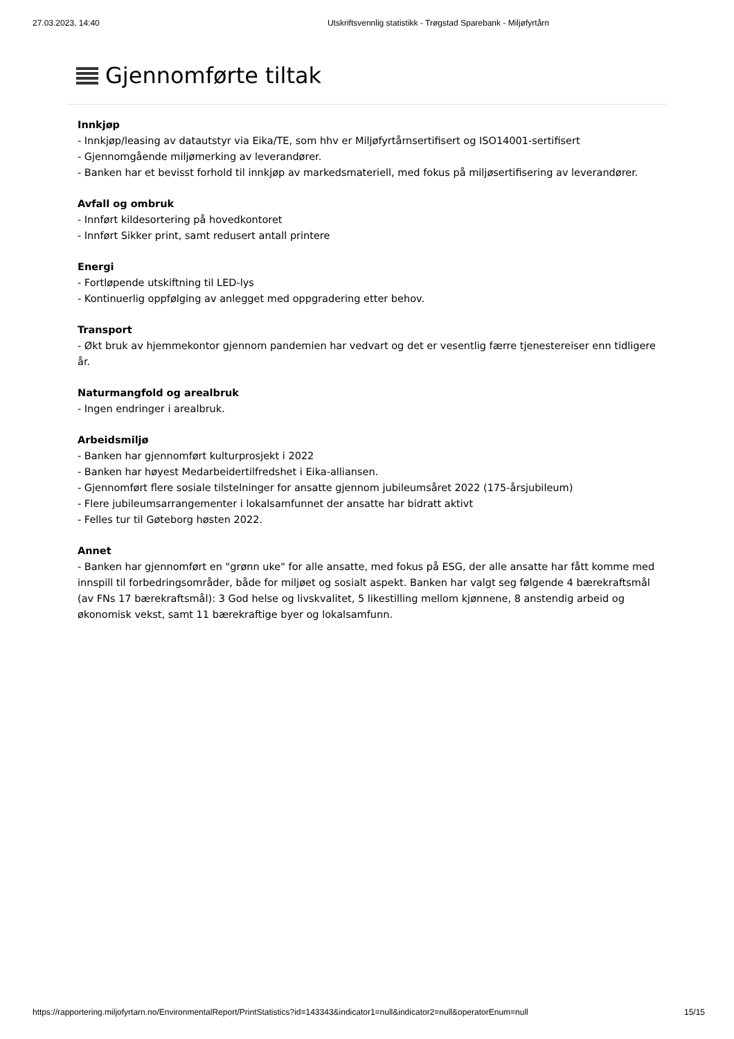27.03.2023, 14:40 Utskriftsvennlig statistikk - Trøgstad Sparebank - Miljøfyrtårn
Gjennomførte tiltak
Innkjøp
- Innkjøp/leasing av datautstyr via Eika/TE, som hhv er Miljøfyrtårnsertifisert og ISO14001-sertifisert
- Gjennomgående miljømerking av leverandører.
- Banken har et bevisst forhold til innkjøp av markedsmateriell, med fokus på miljøsertifisering av leverandører.
Avfall og ombruk
- Innført kildesortering på hovedkontoret
- Innført Sikker print, samt redusert antall printere
Energi
- Fortløpende utskiftning til LED-lys
- Kontinuerlig oppfølging av anlegget med oppgradering etter behov.
Transport
- Økt bruk av hjemmekontor gjennom pandemien har vedvart og det er vesentlig færre tjenestereiser enn tidligere år.
Naturmangfold og arealbruk
- Ingen endringer i arealbruk.
Arbeidsmiljø
- Banken har gjennomført kulturprosjekt i 2022
- Banken har høyest Medarbeidertilfredshet i Eika-alliansen.
- Gjennomført flere sosiale tilstelninger for ansatte gjennom jubileumsåret 2022 (175-årsjubileum)
- Flere jubileumsarrangementer i lokalsamfunnet der ansatte har bidratt aktivt
- Felles tur til Gøteborg høsten 2022.
Annet
- Banken har gjennomført en "grønn uke" for alle ansatte, med fokus på ESG, der alle ansatte har fått komme med innspill til forbedringsområder, både for miljøet og sosialt aspekt. Banken har valgt seg følgende 4 bærekraftsmål (av FNs 17 bærekraftsmål): 3 God helse og livskvalitet, 5 likestilling mellom kjønnene, 8 anstendig arbeid og økonomisk vekst, samt 11 bærekraftige byer og lokalsamfunn.
https://rapportering.miljofyrtarn.no/EnvironmentalReport/PrintStatistics?id=143343&indicator1=null&indicator2=null&operatorEnum=null 15/15